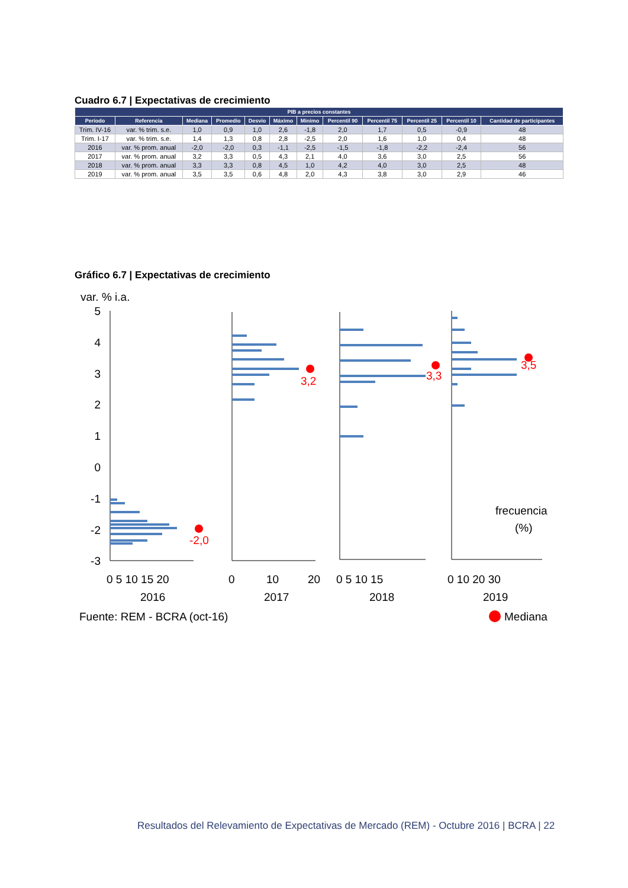Cuadro 6.7 | Expectativas de crecimiento
| PIB a precios constantes | | | | | | | | | | | |
| --- | --- | --- | --- | --- | --- | --- | --- | --- | --- | --- | --- |
| Período | Referencia | Mediana | Promedio | Desvío | Máximo | Mínimo | Percentil 90 | Percentil 75 | Percentil 25 | Percentil 10 | Cantidad de participantes |
| Trim. IV-16 | var. % trim. s.e. | 1,0 | 0,9 | 1,0 | 2,6 | -1,8 | 2,0 | 1,7 | 0,5 | -0,9 | 48 |
| Trim. I-17 | var. % trim. s.e. | 1,4 | 1,3 | 0,8 | 2,8 | -2,5 | 2,0 | 1,6 | 1,0 | 0,4 | 48 |
| 2016 | var. % prom. anual | -2,0 | -2,0 | 0,3 | -1,1 | -2,5 | -1,5 | -1,8 | -2,2 | -2,4 | 56 |
| 2017 | var. % prom. anual | 3,2 | 3,3 | 0,5 | 4,3 | 2,1 | 4,0 | 3,6 | 3,0 | 2,5 | 56 |
| 2018 | var. % prom. anual | 3,3 | 3,3 | 0,8 | 4,5 | 1,0 | 4,2 | 4,0 | 3,0 | 2,5 | 48 |
| 2019 | var. % prom. anual | 3,5 | 3,5 | 0,6 | 4,8 | 2,0 | 4,3 | 3,8 | 3,0 | 2,9 | 46 |
Gráfico 6.7 | Expectativas de crecimiento
var. % i.a.
5
4
3
2
1
0
-1
-2
-3
-2,0
3,2
3,3
3,5
frecuencia
(%)
0 5 10 15 20
2016
0
10
20
2017
0 5 10 15
2018
0 10 20 30
2019
Fuente: REM - BCRA (oct-16)
Mediana
Resultados del Relevamiento de Expectativas de Mercado (REM) - Octubre 2016 | BCRA | 22